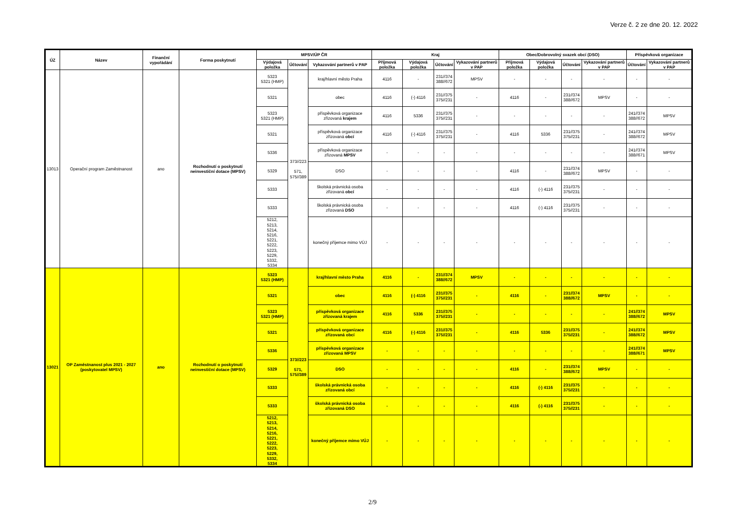Verze č. 2 ze dne 20. 12. 2022
| ÚZ | Název | Finanční vypořádání | Forma poskytnutí | MPSV/ÚP ČR | | | Kraj | | | | Obec/Dobrovolný svazek obcí (DSO) | | | | Příspěvková organizace | |
| --- | --- | --- | --- | --- | --- | --- | --- | --- | --- | --- | --- | --- | --- | --- | --- | --- |
| | | | | Výdajová položka | Účtování | Vykazování partnerů v PAP | Příjmová položka | Výdajová položka | Účtování | Vykazování partnerů v PAP | Příjmová položka | Výdajová položka | Účtování | Vykazování partnerů v PAP | Účtování | Vykazování partnerů v PAP |
| 13013 | Operační program Zaměstnanost | ano | Rozhodnutí o poskytnutí neinvestiční dotace (MPSV) | 5323 5321 (HMP) | 373//223 571, 575//389 | kraj/hlavní město Praha | 4116 | - | 231//374 388//672 | MPSV | - | - | - | - | - | - |
| | | | | 5321 | | obec | 4116 | (-) 4116 | 231//375 375//231 | - | 4116 | - | 231//374 388//672 | MPSV | - | - |
| | | | | 5323 5321 (HMP) | | příspěvková organizace zřizovaná krajem | 4116 | 5336 | 231//375 375//231 | - | - | - | - | - | 241//374 388//672 | MPSV |
| | | | | 5321 | | příspěvková organizace zřizovaná obcí | 4116 | (-) 4116 | 231//375 375//231 | - | 4116 | 5336 | 231//375 375//231 | - | 241//374 388//672 | MPSV |
| | | | | 5336 | | příspěvková organizace zřizovaná MPSV | - | - | - | - | - | - | - | - | 241//374 388//671 | MPSV |
| | | | | 5329 | | DSO | - | - | - | - | 4116 | - | 231//374 388//672 | MPSV | - | - |
| | | | | 5333 | | školská právnická osoba zřizovaná obcí | - | - | - | - | 4116 | (-) 4116 | 231//375 375//231 | - | - | - |
| | | | | 5333 | | školská právnická osoba zřizovaná DSO | - | - | - | - | 4116 | (-) 4116 | 231//375 375//231 | - | - | - |
| | | | | 5212, 5213, 5214, 5216, 5221, 5222, 5223, 5229, 5332, 5334 | | konečný příjemce mimo VÚJ | - | - | - | - | - | - | - | - | - | - |
| 13021 | OP Zaměstnanost plus 2021 - 2027 (poskytovatel MPSV) | ano | Rozhodnutí o poskytnutí neinvestiční dotace (MPSV) | 5323 5321 (HMP) | 373//223 571, 575//389 | kraj/hlavní město Praha | 4116 | - | 231//374 388//672 | MPSV | - | - | - | - | - | - |
| | | | | 5321 | | obec | 4116 | (-) 4116 | 231//375 375//231 | - | 4116 | - | 231//374 388//672 | MPSV | - | - |
| | | | | 5323 5321 (HMP) | | příspěvková organizace zřizovaná krajem | 4116 | 5336 | 231//375 375//231 | - | - | - | - | - | 241//374 388//672 | MPSV |
| | | | | 5321 | | příspěvková organizace zřizovaná obcí | 4116 | (-) 4116 | 231//375 375//231 | - | 4116 | 5336 | 231//375 375//231 | - | 241//374 388//672 | MPSV |
| | | | | 5336 | | příspěvková organizace zřizovaná MPSV | - | - | - | - | - | - | - | - | 241//374 388//671 | MPSV |
| | | | | 5329 | | DSO | - | - | - | - | 4116 | - | 231//374 388//672 | MPSV | - | - |
| | | | | 5333 | | školská právnická osoba zřizovaná obcí | - | - | - | - | 4116 | (-) 4116 | 231//375 375//231 | - | - | - |
| | | | | 5333 | | školská právnická osoba zřizovaná DSO | - | - | - | - | 4116 | (-) 4116 | 231//375 375//231 | - | - | - |
| | | | | 5212, 5213, 5214, 5216, 5221, 5222, 5223, 5229, 5332, 5334 | | konečný příjemce mimo VÚJ | - | - | - | - | - | - | - | - | - | - |
2/9